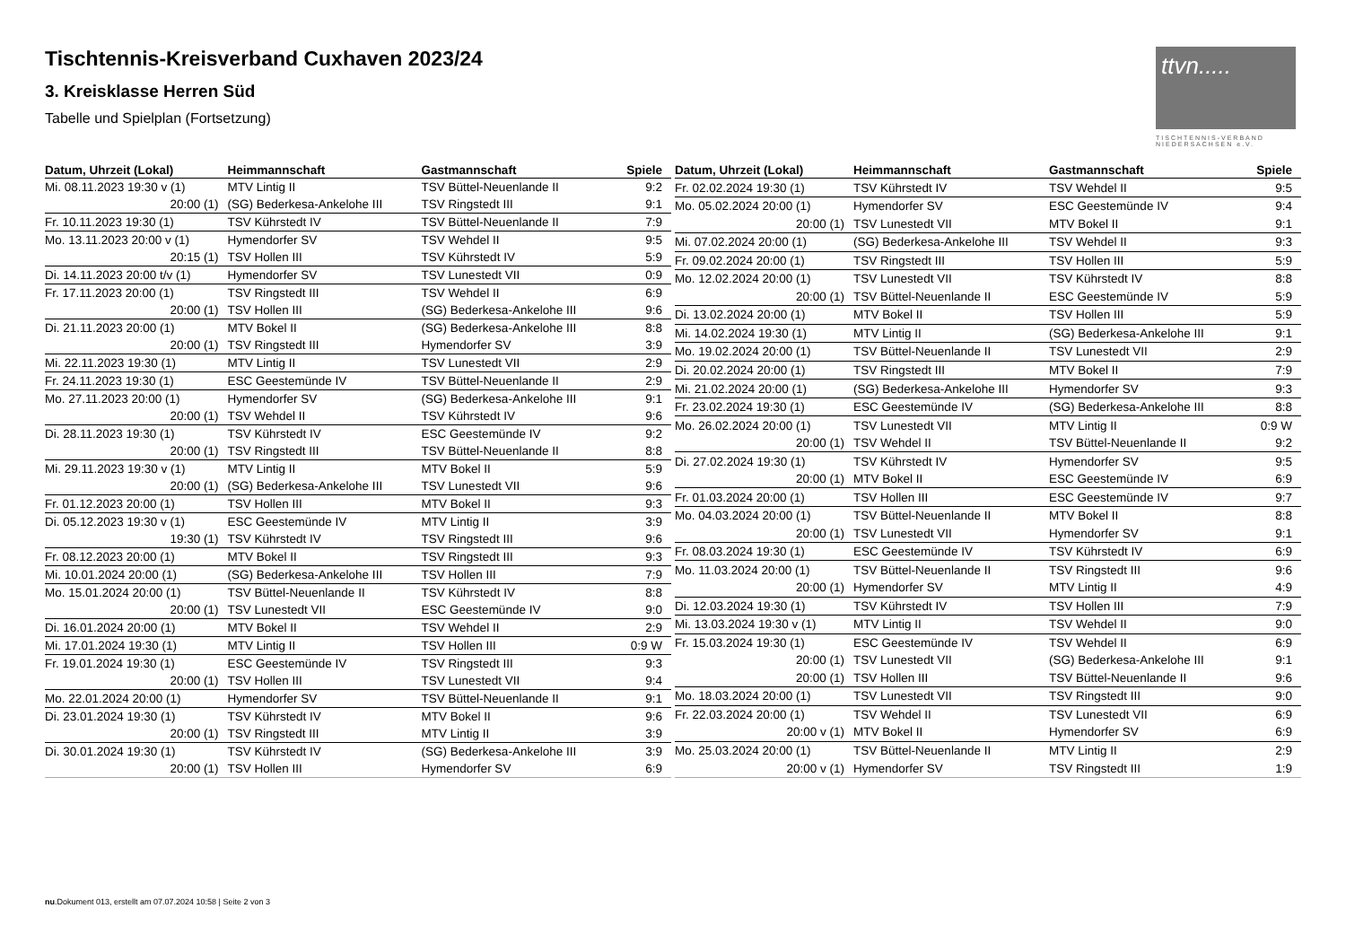Tischtennis-Kreisverband Cuxhaven 2023/24
3. Kreisklasse Herren Süd
Tabelle und Spielplan (Fortsetzung)
ttvn.....
TISCHTENNIS-VERBAND NIEDERSACHSEN e.V.
| Datum, Uhrzeit (Lokal) | Heimmannschaft | Gastmannschaft | Spiele |
| --- | --- | --- | --- |
| Mi. 08.11.2023 19:30 v (1) | MTV Lintig II | TSV Büttel-Neuenlande II | 9:2 |
| 20:00 (1) | (SG) Bederkesa-Ankelohe III | TSV Ringstedt III | 9:1 |
| Fr. 10.11.2023 19:30 (1) | TSV Kührstedt IV | TSV Büttel-Neuenlande II | 7:9 |
| Mo. 13.11.2023 20:00 v (1) | Hymendorfer SV | TSV Wehdel II | 9:5 |
| 20:15 (1) | TSV Hollen III | TSV Kührstedt IV | 5:9 |
| Di. 14.11.2023 20:00 t/v (1) | Hymendorfer SV | TSV Lunestedt VII | 0:9 |
| Fr. 17.11.2023 20:00 (1) | TSV Ringstedt III | TSV Wehdel II | 6:9 |
| 20:00 (1) | TSV Hollen III | (SG) Bederkesa-Ankelohe III | 9:6 |
| Di. 21.11.2023 20:00 (1) | MTV Bokel II | (SG) Bederkesa-Ankelohe III | 8:8 |
| 20:00 (1) | TSV Ringstedt III | Hymendorfer SV | 3:9 |
| Mi. 22.11.2023 19:30 (1) | MTV Lintig II | TSV Lunestedt VII | 2:9 |
| Fr. 24.11.2023 19:30 (1) | ESC Geestemünde IV | TSV Büttel-Neuenlande II | 2:9 |
| Mo. 27.11.2023 20:00 (1) | Hymendorfer SV | (SG) Bederkesa-Ankelohe III | 9:1 |
| 20:00 (1) | TSV Wehdel II | TSV Kührstedt IV | 9:6 |
| Di. 28.11.2023 19:30 (1) | TSV Kührstedt IV | ESC Geestemünde IV | 9:2 |
| 20:00 (1) | TSV Ringstedt III | TSV Büttel-Neuenlande II | 8:8 |
| Mi. 29.11.2023 19:30 v (1) | MTV Lintig II | MTV Bokel II | 5:9 |
| 20:00 (1) | (SG) Bederkesa-Ankelohe III | TSV Lunestedt VII | 9:6 |
| Fr. 01.12.2023 20:00 (1) | TSV Hollen III | MTV Bokel II | 9:3 |
| Di. 05.12.2023 19:30 v (1) | ESC Geestemünde IV | MTV Lintig II | 3:9 |
| 19:30 (1) | TSV Kührstedt IV | TSV Ringstedt III | 9:6 |
| Fr. 08.12.2023 20:00 (1) | MTV Bokel II | TSV Ringstedt III | 9:3 |
| Mi. 10.01.2024 20:00 (1) | (SG) Bederkesa-Ankelohe III | TSV Hollen III | 7:9 |
| Mo. 15.01.2024 20:00 (1) | TSV Büttel-Neuenlande II | TSV Kührstedt IV | 8:8 |
| 20:00 (1) | TSV Lunestedt VII | ESC Geestemünde IV | 9:0 |
| Di. 16.01.2024 20:00 (1) | MTV Bokel II | TSV Wehdel II | 2:9 |
| Mi. 17.01.2024 19:30 (1) | MTV Lintig II | TSV Hollen III | 0:9 W |
| Fr. 19.01.2024 19:30 (1) | ESC Geestemünde IV | TSV Ringstedt III | 9:3 |
| 20:00 (1) | TSV Hollen III | TSV Lunestedt VII | 9:4 |
| Mo. 22.01.2024 20:00 (1) | Hymendorfer SV | TSV Büttel-Neuenlande II | 9:1 |
| Di. 23.01.2024 19:30 (1) | TSV Kührstedt IV | MTV Bokel II | 9:6 |
| 20:00 (1) | TSV Ringstedt III | MTV Lintig II | 3:9 |
| Di. 30.01.2024 19:30 (1) | TSV Kührstedt IV | (SG) Bederkesa-Ankelohe III | 3:9 |
| 20:00 (1) | TSV Hollen III | Hymendorfer SV | 6:9 |
| Datum, Uhrzeit (Lokal) | Heimmannschaft | Gastmannschaft | Spiele |
| --- | --- | --- | --- |
| Fr. 02.02.2024 19:30 (1) | TSV Kührstedt IV | TSV Wehdel II | 9:5 |
| Mo. 05.02.2024 20:00 (1) | Hymendorfer SV | ESC Geestemünde IV | 9:4 |
| 20:00 (1) | TSV Lunestedt VII | MTV Bokel II | 9:1 |
| Mi. 07.02.2024 20:00 (1) | (SG) Bederkesa-Ankelohe III | TSV Wehdel II | 9:3 |
| Fr. 09.02.2024 20:00 (1) | TSV Ringstedt III | TSV Hollen III | 5:9 |
| Mo. 12.02.2024 20:00 (1) | TSV Lunestedt VII | TSV Kührstedt IV | 8:8 |
| 20:00 (1) | TSV Büttel-Neuenlande II | ESC Geestemünde IV | 5:9 |
| Di. 13.02.2024 20:00 (1) | MTV Bokel II | TSV Hollen III | 5:9 |
| Mi. 14.02.2024 19:30 (1) | MTV Lintig II | (SG) Bederkesa-Ankelohe III | 9:1 |
| Mo. 19.02.2024 20:00 (1) | TSV Büttel-Neuenlande II | TSV Lunestedt VII | 2:9 |
| Di. 20.02.2024 20:00 (1) | TSV Ringstedt III | MTV Bokel II | 7:9 |
| Mi. 21.02.2024 20:00 (1) | (SG) Bederkesa-Ankelohe III | Hymendorfer SV | 9:3 |
| Fr. 23.02.2024 19:30 (1) | ESC Geestemünde IV | (SG) Bederkesa-Ankelohe III | 8:8 |
| Mo. 26.02.2024 20:00 (1) | TSV Lunestedt VII | MTV Lintig II | 0:9 W |
| 20:00 (1) | TSV Wehdel II | TSV Büttel-Neuenlande II | 9:2 |
| Di. 27.02.2024 19:30 (1) | TSV Kührstedt IV | Hymendorfer SV | 9:5 |
| 20:00 (1) | MTV Bokel II | ESC Geestemünde IV | 6:9 |
| Fr. 01.03.2024 20:00 (1) | TSV Hollen III | ESC Geestemünde IV | 9:7 |
| Mo. 04.03.2024 20:00 (1) | TSV Büttel-Neuenlande II | MTV Bokel II | 8:8 |
| 20:00 (1) | TSV Lunestedt VII | Hymendorfer SV | 9:1 |
| Fr. 08.03.2024 19:30 (1) | ESC Geestemünde IV | TSV Kührstedt IV | 6:9 |
| Mo. 11.03.2024 20:00 (1) | TSV Büttel-Neuenlande II | TSV Ringstedt III | 9:6 |
| 20:00 (1) | Hymendorfer SV | MTV Lintig II | 4:9 |
| Di. 12.03.2024 19:30 (1) | TSV Kührstedt IV | TSV Hollen III | 7:9 |
| Mi. 13.03.2024 19:30 v (1) | MTV Lintig II | TSV Wehdel II | 9:0 |
| Fr. 15.03.2024 19:30 (1) | ESC Geestemünde IV | TSV Wehdel II | 6:9 |
| 20:00 (1) | TSV Lunestedt VII | (SG) Bederkesa-Ankelohe III | 9:1 |
| 20:00 (1) | TSV Hollen III | TSV Büttel-Neuenlande II | 9:6 |
| Mo. 18.03.2024 20:00 (1) | TSV Lunestedt VII | TSV Ringstedt III | 9:0 |
| Fr. 22.03.2024 20:00 (1) | TSV Wehdel II | TSV Lunestedt VII | 6:9 |
| 20:00 v (1) | MTV Bokel II | Hymendorfer SV | 6:9 |
| Mo. 25.03.2024 20:00 (1) | TSV Büttel-Neuenlande II | MTV Lintig II | 2:9 |
| 20:00 v (1) | Hymendorfer SV | TSV Ringstedt III | 1:9 |
nu.Dokument 013, erstellt am 07.07.2024 10:58 | Seite 2 von 3